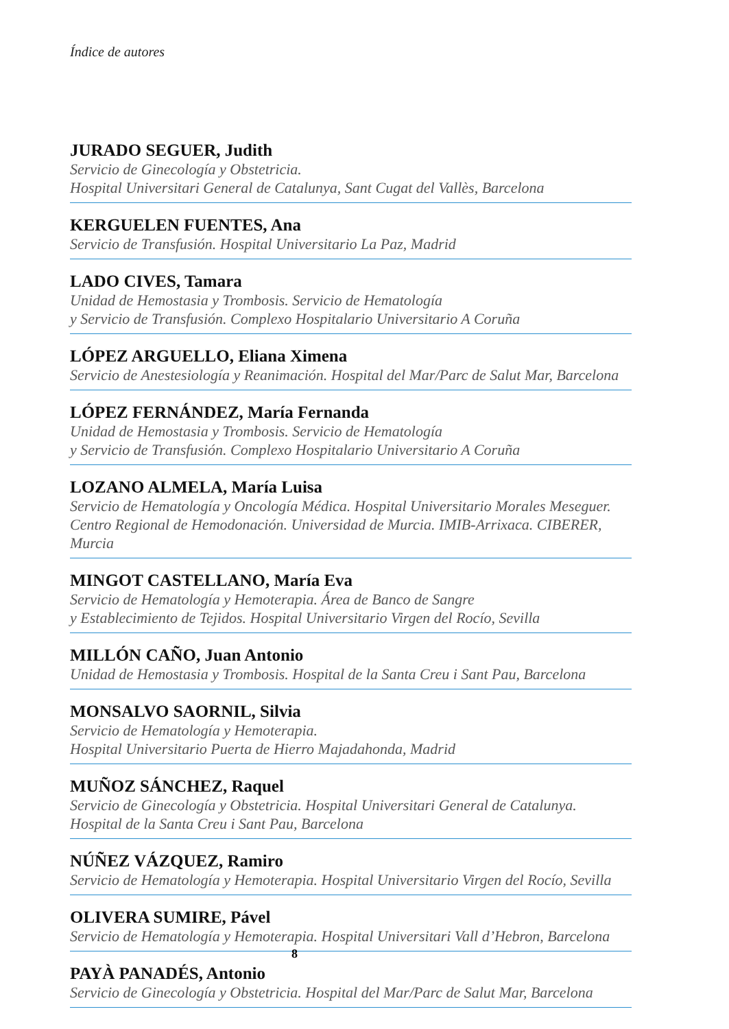Índice de autores
JURADO SEGUER, Judith
Servicio de Ginecología y Obstetricia.
Hospital Universitari General de Catalunya, Sant Cugat del Vallès, Barcelona
KERGUELEN FUENTES, Ana
Servicio de Transfusión. Hospital Universitario La Paz, Madrid
LADO CIVES, Tamara
Unidad de Hemostasia y Trombosis. Servicio de Hematología
y Servicio de Transfusión. Complexo Hospitalario Universitario A Coruña
LÓPEZ ARGUELLO, Eliana Ximena
Servicio de Anestesiología y Reanimación. Hospital del Mar/Parc de Salut Mar, Barcelona
LÓPEZ FERNÁNDEZ, María Fernanda
Unidad de Hemostasia y Trombosis. Servicio de Hematología
y Servicio de Transfusión. Complexo Hospitalario Universitario A Coruña
LOZANO ALMELA, María Luisa
Servicio de Hematología y Oncología Médica. Hospital Universitario Morales Meseguer.
Centro Regional de Hemodonación. Universidad de Murcia. IMIB-Arrixaca. CIBERER, Murcia
MINGOT CASTELLANO, María Eva
Servicio de Hematología y Hemoterapia. Área de Banco de Sangre
y Establecimiento de Tejidos. Hospital Universitario Virgen del Rocío, Sevilla
MILLÓN CAÑO, Juan Antonio
Unidad de Hemostasia y Trombosis. Hospital de la Santa Creu i Sant Pau, Barcelona
MONSALVO SAORNIL, Silvia
Servicio de Hematología y Hemoterapia.
Hospital Universitario Puerta de Hierro Majadahonda, Madrid
MUÑOZ SÁNCHEZ, Raquel
Servicio de Ginecología y Obstetricia. Hospital Universitari General de Catalunya.
Hospital de la Santa Creu i Sant Pau, Barcelona
NÚÑEZ VÁZQUEZ, Ramiro
Servicio de Hematología y Hemoterapia. Hospital Universitario Virgen del Rocío, Sevilla
OLIVERA SUMIRE, Pável
Servicio de Hematología y Hemoterapia. Hospital Universitari Vall d’Hebron, Barcelona
PAYÀ PANADÉS, Antonio
Servicio de Ginecología y Obstetricia. Hospital del Mar/Parc de Salut Mar, Barcelona
8